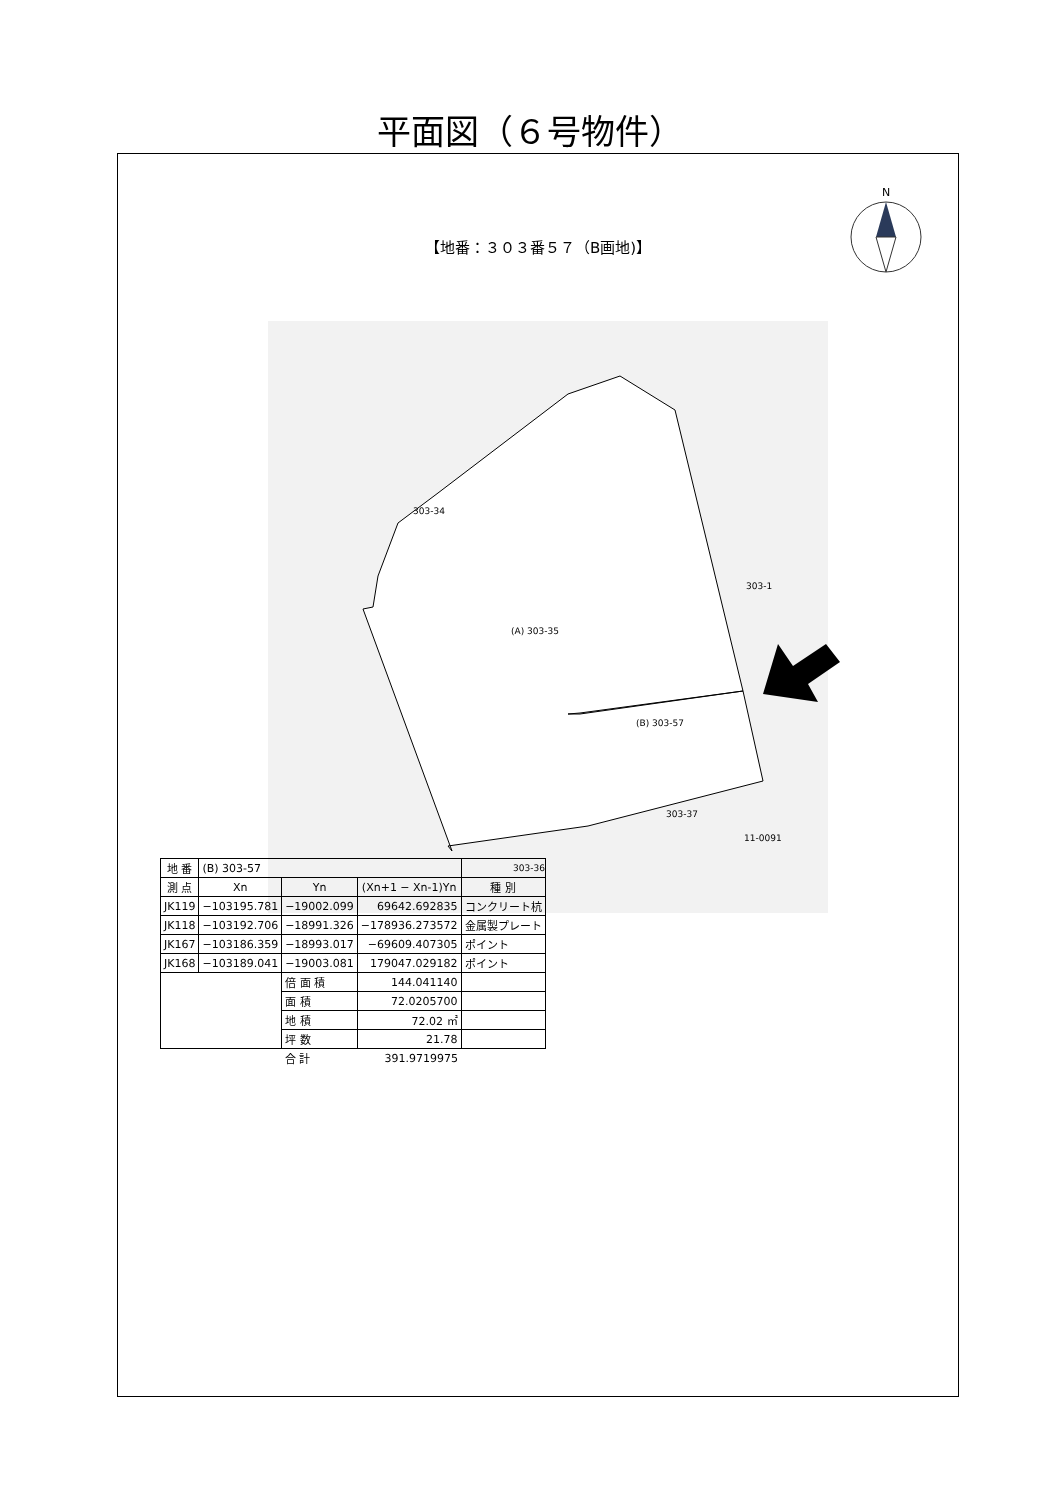平面図（６号物件）
【地番：３０３番５７（B画地)】
N
303-34
(A) 303-35
(B) 303-57
303-1
303-37
303-36
11-0091
| 地 番 | (B) 303-57 | | | |
| 測 点 | Xn | Yn | (Xn+1 − Xn-1)Yn | 種 別 |
| JK119 | −103195.781 | −19002.099 | 69642.692835 | コンクリート杭 |
| JK118 | −103192.706 | −18991.326 | −178936.273572 | 金属製プレート |
| JK167 | −103186.359 | −18993.017 | −69609.407305 | ポイント |
| JK168 | −103189.041 | −19003.081 | 179047.029182 | ポイント |
| | | 倍 面 積 | 144.041140 | |
| | | 面 積 | 72.0205700 | |
| | | 地 積 | 72.02 ㎡ | |
| | | 坪 数 | 21.78 | |
| | | 合 計 | 391.9719975 | |